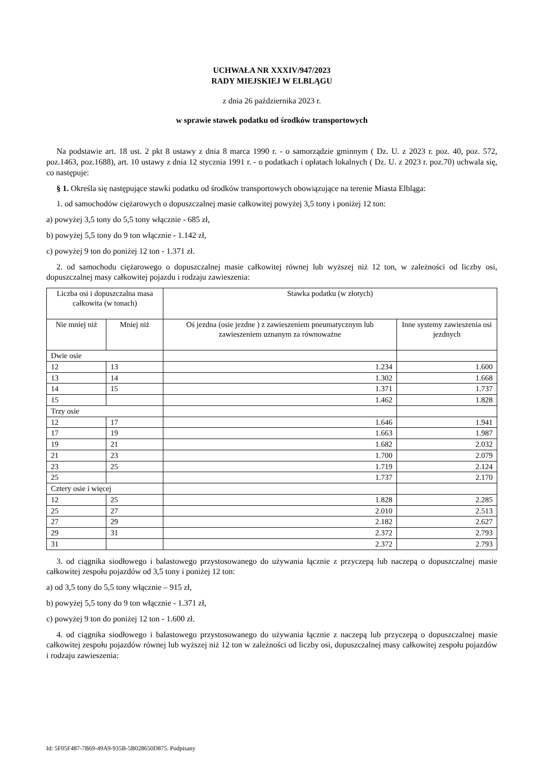UCHWAŁA NR XXXIV/947/2023
RADY MIEJSKIEJ W ELBLĄGU
z dnia 26 października 2023 r.
w sprawie stawek podatku od środków transportowych
Na podstawie art. 18 ust. 2 pkt 8 ustawy z dnia 8 marca 1990 r. - o samorządzie gminnym ( Dz. U. z 2023 r. poz. 40, poz. 572, poz.1463, poz.1688), art. 10 ustawy z dnia 12 stycznia 1991 r. - o podatkach i opłatach lokalnych ( Dz. U. z 2023 r. poz.70) uchwala się, co następuje:
§ 1. Określa się następujące stawki podatku od środków transportowych obowiązujące na terenie Miasta Elbląga:
1. od samochodów ciężarowych o dopuszczalnej masie całkowitej powyżej 3,5 tony i poniżej 12 ton:
a) powyżej 3,5 tony do 5,5 tony włącznie - 685 zł,
b) powyżej 5,5 tony do 9 ton włącznie - 1.142 zł,
c) powyżej 9 ton do poniżej 12 ton - 1.371 zł.
2. od samochodu ciężarowego o dopuszczalnej masie całkowitej równej lub wyższej niż 12 ton, w zależności od liczby osi, dopuszczalnej masy całkowitej pojazdu i rodzaju zawieszenia:
| Liczba osi i dopuszczalna masa całkowita (w tonach) | | Stawka podatku (w złotych) | |
| --- | --- | --- | --- |
| Nie mniej niż | Mniej niż | Oś jezdna (osie jezdne ) z zawieszeniem pneumatycznym lub zawieszeniem uznanym za równoważne | Inne systemy zawieszenia osi jezdnych |
| Dwie osie | | | |
| 12 | 13 | 1.234 | 1.600 |
| 13 | 14 | 1.302 | 1.668 |
| 14 | 15 | 1.371 | 1.737 |
| 15 | | 1.462 | 1.828 |
| Trzy osie | | | |
| 12 | 17 | 1.646 | 1.941 |
| 17 | 19 | 1.663 | 1.987 |
| 19 | 21 | 1.682 | 2.032 |
| 21 | 23 | 1.700 | 2.079 |
| 23 | 25 | 1.719 | 2.124 |
| 25 | | 1.737 | 2.170 |
| Cztery osie i więcej | | | |
| 12 | 25 | 1.828 | 2.285 |
| 25 | 27 | 2.010 | 2.513 |
| 27 | 29 | 2.182 | 2.627 |
| 29 | 31 | 2.372 | 2.793 |
| 31 | | 2.372 | 2.793 |
3. od ciągnika siodłowego i balastowego przystosowanego do używania łącznie z przyczepą lub naczepą o dopuszczalnej masie całkowitej zespołu pojazdów od 3,5 tony i poniżej 12 ton:
a) od 3,5 tony do 5,5 tony włącznie – 915 zł,
b) powyżej 5,5 tony do 9 ton włącznie - 1.371 zł,
c) powyżej 9 ton do poniżej 12 ton - 1.600 zł.
4. od ciągnika siodłowego i balastowego przystosowanego do używania łącznie z naczepą lub przyczepą o dopuszczalnej masie całkowitej zespołu pojazdów równej lub wyższej niż 12 ton w zależności od liczby osi, dopuszczalnej masy całkowitej zespołu pojazdów i rodzaju zawieszenia:
Id: 5F05F487-7B69-49A9-935B-5B028650D875. Podpisany